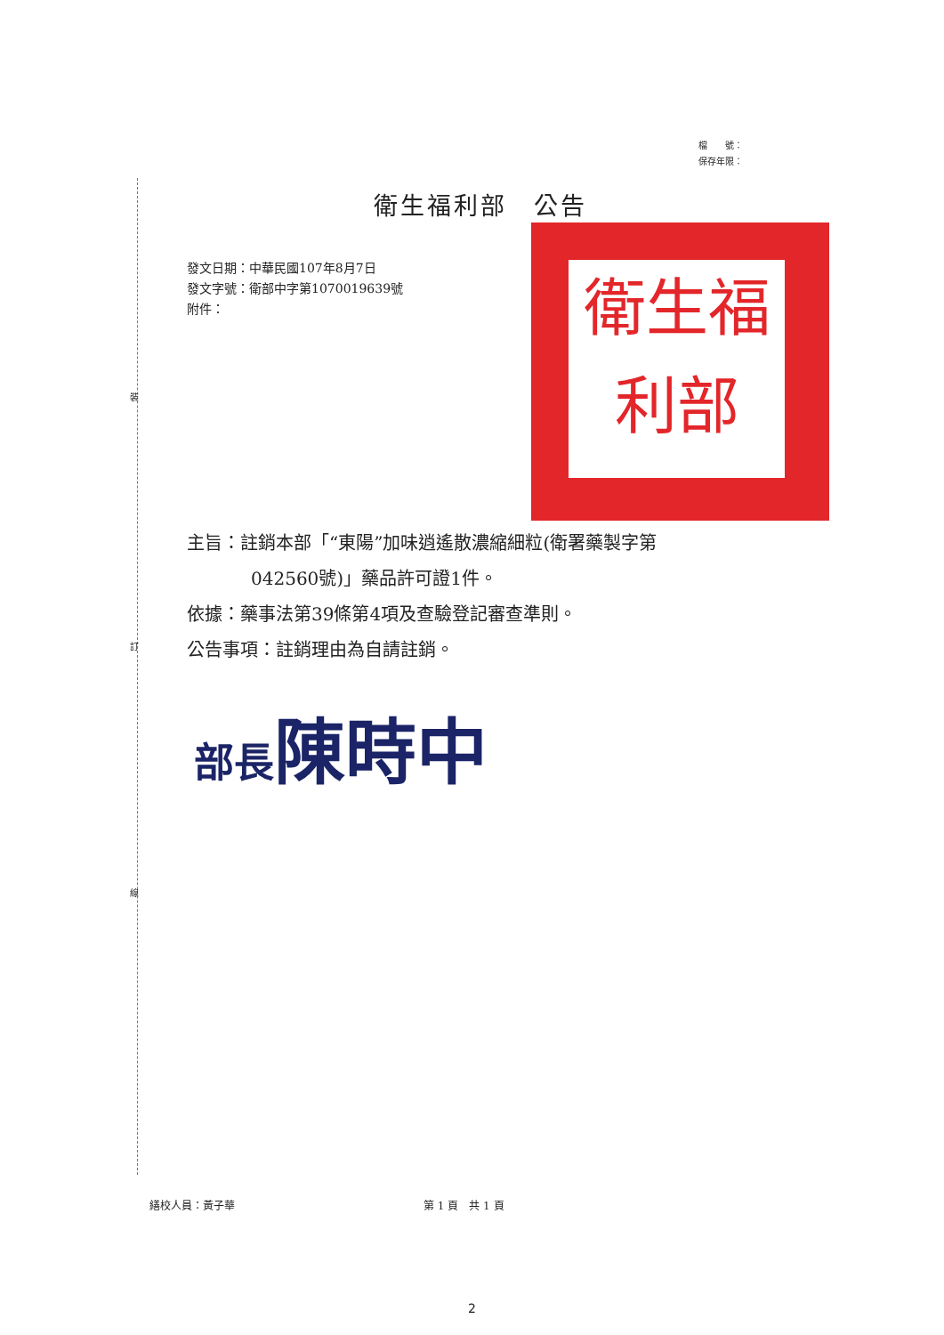檔　　號：
保存年限：
裝
訂
線
衛生福利部　公告
發文日期：中華民國107年8月7日
發文字號：衛部中字第1070019639號
附件：
衛生福利部
主旨：註銷本部「“東陽”加味逍遙散濃縮細粒(衛署藥製字第
042560號)」藥品許可證1件。
依據：藥事法第39條第4項及查驗登記審查準則。
公告事項：註銷理由為自請註銷。
部長陳時中
繕校人員：黃子華 第 1 頁　共 1 頁
2